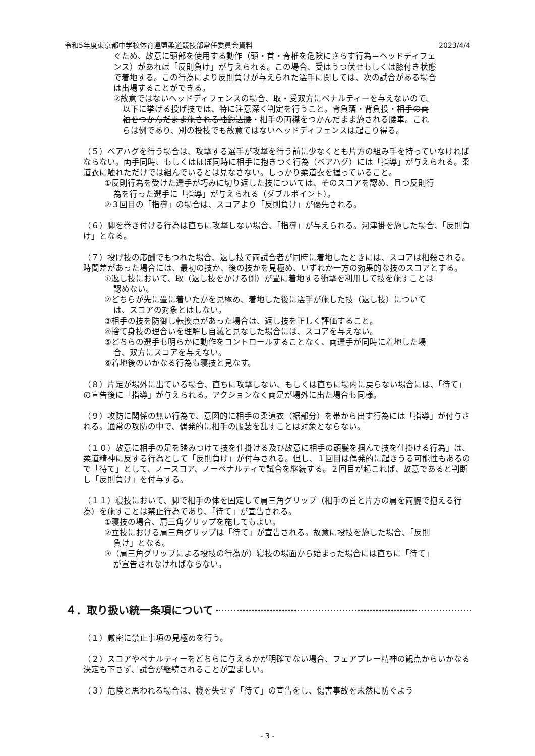令和5年度東京都中学校体育連盟柔道競技部常任委員会資料 2023/4/4
ぐため、故意に頭部を使用する動作（頭・首・脊椎を危険にさらす行為＝ヘッドディフェンス）があれば「反則負け」が与えられる。この場合、受はうつ伏せもしくは膝付き状態で着地する。この行為により反則負けが与えられた選手に関しては、次の試合がある場合は出場することができる。
②故意ではないヘッドディフェンスの場合、取・受双方にペナルティーを与えないので、以下に挙げる投げ技では、特に注意深く判定を行うこと。背負落・背負投・相手の両袖をつかんだまま施される袖釣込腰・相手の両襟をつかんだまま施される腰車。これらは例であり、別の投技でも故意ではないヘッドディフェンスは起こり得る。
（５）ベアハグを行う場合は、攻撃する選手が攻撃を行う前に少なくとも片方の組み手を持っていなければならない。両手同時、もしくはほぼ同時に相手に抱きつく行為（ベアハグ）には「指導」が与えられる。柔道衣に触れただけでは組んでいるとは見なさない。しっかり柔道衣を握っていること。
①反則行為を受けた選手が巧みに切り返した技については、そのスコアを認め、且つ反則行為を行った選手に「指導」が与えられる（ダブルポイント）。
②３回目の「指導」の場合は、スコアより「反則負け」が優先される。
（６）脚を巻き付ける行為は直ちに攻撃しない場合、「指導」が与えられる。河津掛を施した場合、「反則負け」となる。
（７）投げ技の応酬でもつれた場合、返し技で両試合者が同時に着地したときには、スコアは相殺される。時間差があった場合には、最初の技か、後の技かを見極め、いずれか一方の効果的な技のスコアとする。
①返し技において、取（返し技をかける側）が畳に着地する衝撃を利用して技を施すことは認めない。
②どちらが先に畳に着いたかを見極め、着地した後に選手が施した技（返し技）については、スコアの対象とはしない。
③相手の技を防御し転換点があった場合は、返し技を正しく評価すること。
④捨て身技の理合いを理解し自滅と見なした場合には、スコアを与えない。
⑤どちらの選手も明らかに動作をコントロールすることなく、両選手が同時に着地した場合、双方にスコアを与えない。
⑥着地後のいかなる行為も寝技と見なす。
（８）片足が場外に出ている場合、直ちに攻撃しない、もしくは直ちに場内に戻らない場合には、「待て」の宣告後に「指導」が与えられる。アクションなく両足が場外に出た場合も同様。
（９）攻防に関係の無い行為で、意図的に相手の柔道衣（裾部分）を帯から出す行為には「指導」が付与される。通常の攻防の中で、偶発的に相手の服装を乱すことは対象とならない。
（１０）故意に相手の足を踏みつけて技を仕掛ける及び故意に相手の頭髪を掴んで技を仕掛ける行為」は、柔道精神に反する行為として「反則負け」が付与される。但し、１回目は偶発的に起きうる可能性もあるので「待て」として、ノースコア、ノーペナルティで試合を継続する。２回目が起これば、故意であると判断し「反則負け」を付与する。
（１１）寝技において、脚で相手の体を固定して肩三角グリップ（相手の首と片方の肩を両腕で抱える行為）を施すことは禁止行為であり、「待て」が宣告される。
①寝技の場合、肩三角グリップを施してもよい。
②立技における肩三角グリップは「待て」が宣告される。故意に投技を施した場合、「反則負け」となる。
③（肩三角グリップによる投技の行為が）寝技の場面から始まった場合には直ちに「待て」が宣告されなければならない。
４．取り扱い統一条項について
（１）厳密に禁止事項の見極めを行う。
（２）スコアやペナルティーをどちらに与えるかが明確でない場合、フェアプレー精神の観点からいかなる決定も下さず、試合が継続されることが望ましい。
（３）危険と思われる場合は、機を失せず「待て」の宣告をし、傷害事故を未然に防ぐよう
- 3 -